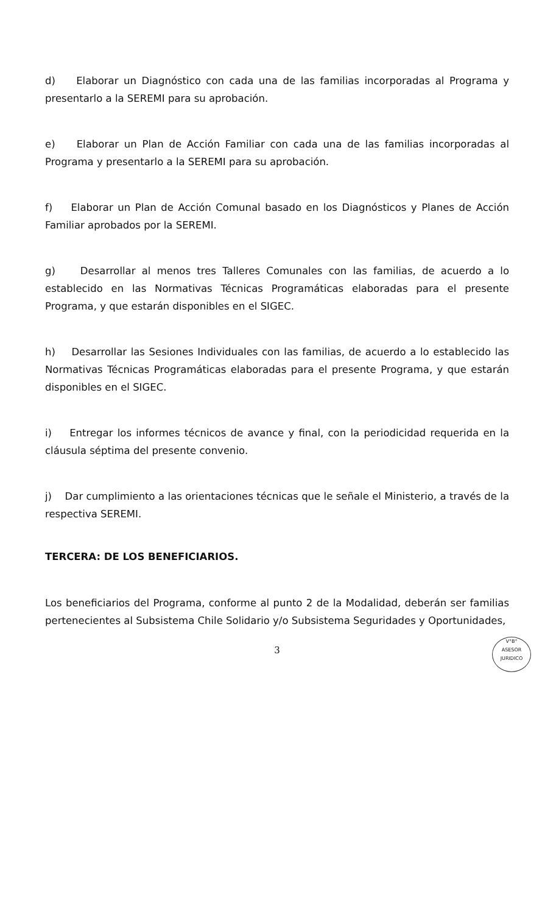d) Elaborar un Diagnóstico con cada una de las familias incorporadas al Programa y presentarlo a la SEREMI para su aprobación.
e) Elaborar un Plan de Acción Familiar con cada una de las familias incorporadas al Programa y presentarlo a la SEREMI para su aprobación.
f) Elaborar un Plan de Acción Comunal basado en los Diagnósticos y Planes de Acción Familiar aprobados por la SEREMI.
g) Desarrollar al menos tres Talleres Comunales con las familias, de acuerdo a lo establecido en las Normativas Técnicas Programáticas elaboradas para el presente Programa, y que estarán disponibles en el SIGEC.
h) Desarrollar las Sesiones Individuales con las familias, de acuerdo a lo establecido las Normativas Técnicas Programáticas elaboradas para el presente Programa, y que estarán disponibles en el SIGEC.
i) Entregar los informes técnicos de avance y final, con la periodicidad requerida en la cláusula séptima del presente convenio.
j) Dar cumplimiento a las orientaciones técnicas que le señale el Ministerio, a través de la respectiva SEREMI.
TERCERA: DE LOS BENEFICIARIOS.
Los beneficiarios del Programa, conforme al punto 2 de la Modalidad, deberán ser familias pertenecientes al Subsistema Chile Solidario y/o Subsistema Seguridades y Oportunidades,
3
V°B°
ASESOR
JURIDICO